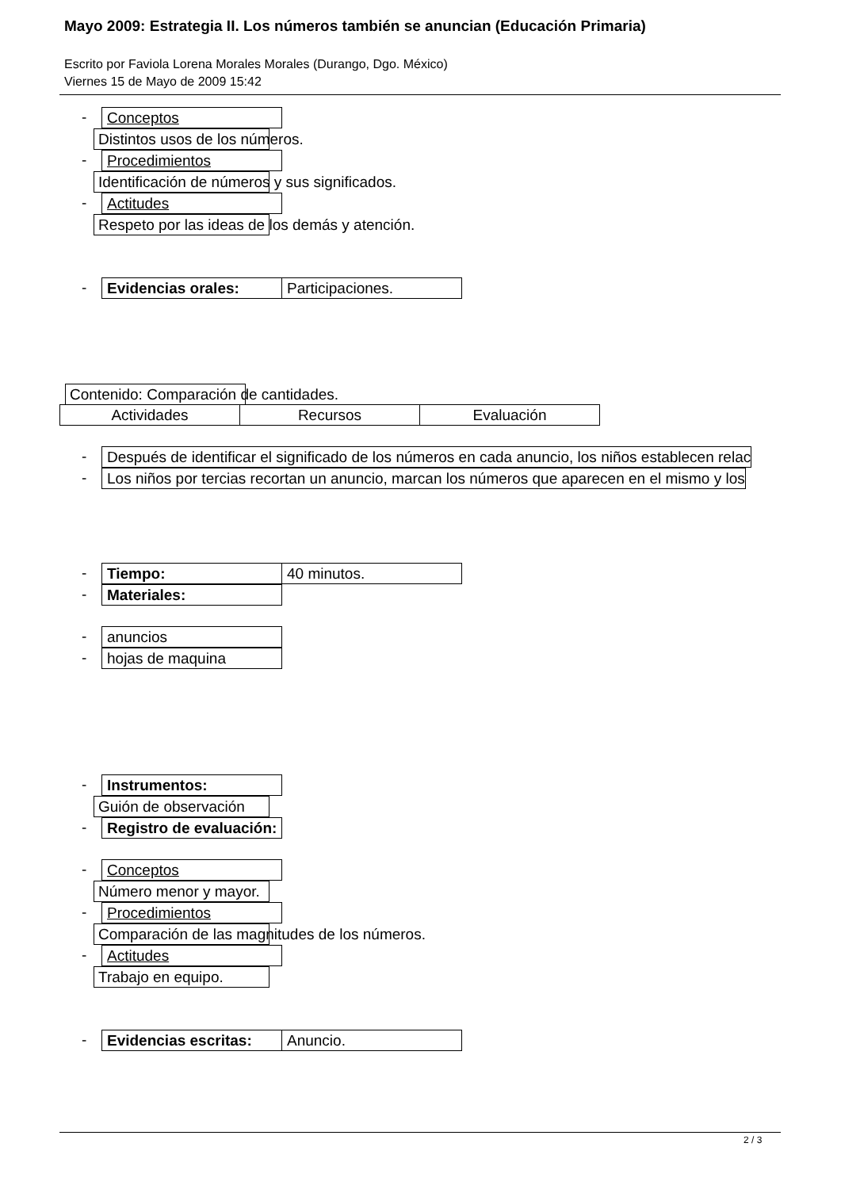Mayo 2009: Estrategia II. Los números también se anuncian (Educación Primaria)
Escrito por Faviola Lorena Morales Morales (Durango, Dgo. México)
Viernes 15 de Mayo de 2009 15:42
- Conceptos
Distintos usos de los números.
- Procedimientos
Identificación de números y sus significados.
- Actitudes
Respeto por las ideas de los demás y atención.
- Evidencias orales: Participaciones.
Contenido: Comparación de cantidades.
| Actividades | Recursos | Evaluación |
- Después de identificar el significado de los números en cada anuncio, los niños establecen relac
- Los niños por tercias recortan un anuncio, marcan los números que aparecen en el mismo y los
- Tiempo: 40 minutos.
- Materiales:
- anuncios
- hojas de maquina
- Instrumentos:
Guión de observación
- Registro de evaluación:
- Conceptos
Número menor y mayor.
- Procedimientos
Comparación de las magnitudes de los números.
- Actitudes
Trabajo en equipo.
- Evidencias escritas: Anuncio.
2 / 3